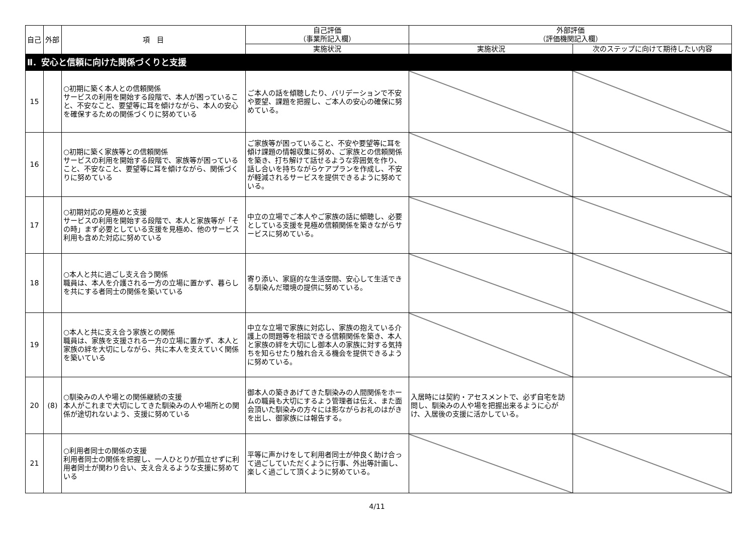| 自己 | 外部 | 項 目 | 自己評価 （事業所記入欄） | 外部評価 （評価機関記入欄） | |
| --- | --- | --- | --- | --- | --- |
| | | | 実施状況 | 実施状況 | 次のステップに向けて期待したい内容 |
| Ⅱ．安心と信頼に向けた関係づくりと支援 | | | | | |
| 15 | | ○初期に築く本人との信頼関係 サービスの利用を開始する段階で、本人が困っていること、不安なこと、要望等に耳を傾けながら、本人の安心を確保するための関係づくりに努めている | ご本人の話を傾聴したり、バリデーションで不安や要望、課題を把握し、ご本人の安心の確保に努めている。 | | |
| 16 | | ○初期に築く家族等との信頼関係 サービスの利用を開始する段階で、家族等が困っていること、不安なこと、要望等に耳を傾けながら、関係づくりに努めている | ご家族等が困っていること、不安や要望等に耳を傾け課題の情報収集に努め、ご家族との信頼関係を築き、打ち解けて話せるような雰囲気を作り、話し合いを持ちながらケアプランを作成し、不安が軽減されるサービスを提供できるように努めている。 | | |
| 17 | | ○初期対応の見極めと支援 サービスの利用を開始する段階で、本人と家族等が「その時」まず必要としている支援を見極め、他のサービス利用も含めた対応に努めている | 中立の立場でご本人やご家族の話に傾聴し、必要としている支援を見極め信頼関係を築きながらサービスに努めている。 | | |
| 18 | | ○本人と共に過ごし支え合う関係 職員は、本人を介護される一方の立場に置かず、暮らしを共にする者同士の関係を築いている | 寄り添い、家庭的な生活空間、安心して生活できる馴染んだ環境の提供に努めている。 | | |
| 19 | | ○本人と共に支え合う家族との関係 職員は、家族を支援される一方の立場に置かず、本人と家族の絆を大切にしながら、共に本人を支えていく関係を築いている | 中立な立場で家族に対応し、家族の抱えている介護上の問題等を相談できる信頼関係を築き、本人と家族の絆を大切にし御本人の家族に対する気持ちを知らせたり触れ合える機会を提供できるように努めている。 | | |
| 20 | (8) | ○馴染みの人や場との関係継続の支援 本人がこれまで大切にしてきた馴染みの人や場所との関係が途切れないよう、支援に努めている | 御本人の築きあげてきた馴染みの人間関係をホームの職員も大切にするよう管理者は伝え、また面会頂いた馴染みの方々には影ながらお礼のはがきを出し、御家族には報告する。 | 入居時には契約・アセスメントで、必ず自宅を訪問し、馴染みの人や場を把握出来るように心がけ、入居後の支援に活かしている。 | |
| 21 | | ○利用者同士の関係の支援 利用者同士の関係を把握し、一人ひとりが孤立せずに利用者同士が関わり合い、支え合えるような支援に努めている | 平等に声かけをして利用者同士が仲良く助け合って過ごしていただくように行事、外出等計画し、楽しく過ごして頂くように努めている。 | | |
4/11